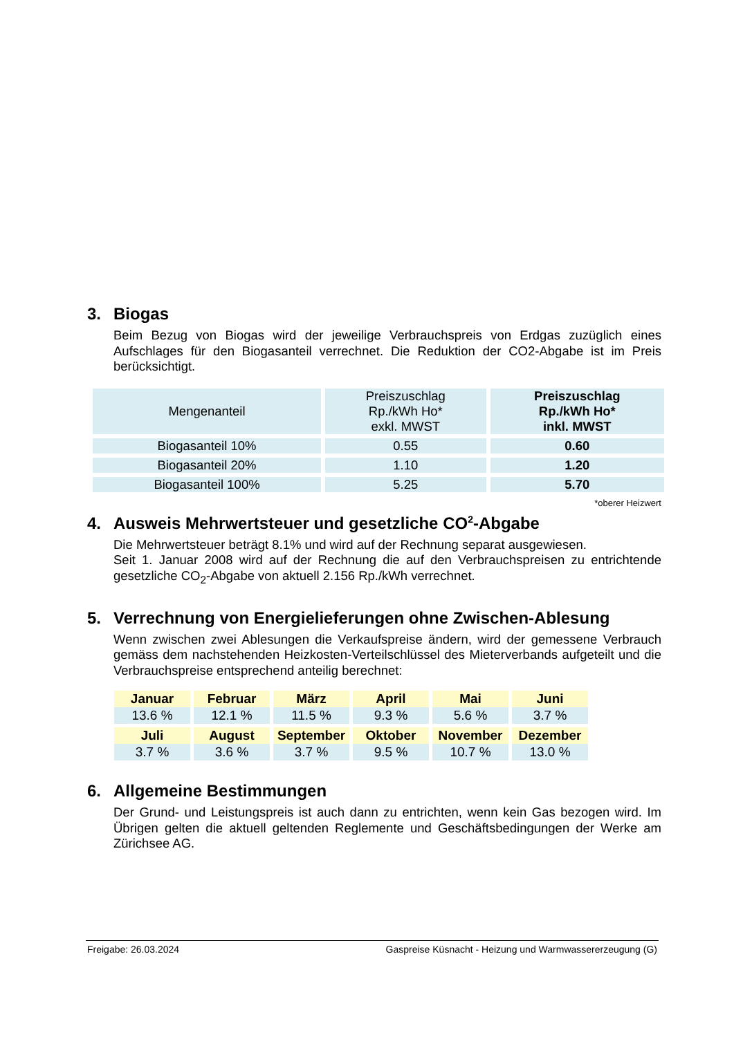3. Biogas
Beim Bezug von Biogas wird der jeweilige Verbrauchspreis von Erdgas zuzüglich eines Aufschlages für den Biogasanteil verrechnet. Die Reduktion der CO2-Abgabe ist im Preis berücksichtigt.
| Mengenanteil | Preiszuschlag Rp./kWh Ho* exkl. MWST | Preiszuschlag Rp./kWh Ho* inkl. MWST |
| --- | --- | --- |
| Biogasanteil 10% | 0.55 | 0.60 |
| Biogasanteil 20% | 1.10 | 1.20 |
| Biogasanteil 100% | 5.25 | 5.70 |
*oberer Heizwert
4. Ausweis Mehrwertsteuer und gesetzliche CO<sub>2</sub>-Abgabe
Die Mehrwertsteuer beträgt 8.1% und wird auf der Rechnung separat ausgewiesen.
Seit 1. Januar 2008 wird auf der Rechnung die auf den Verbrauchspreisen zu entrichtende gesetzliche CO<sub>2</sub>-Abgabe von aktuell 2.156 Rp./kWh verrechnet.
5. Verrechnung von Energielieferungen ohne Zwischen-Ablesung
Wenn zwischen zwei Ablesungen die Verkaufspreise ändern, wird der gemessene Verbrauch gemäss dem nachstehenden Heizkosten-Verteilschlüssel des Mieterverbands aufgeteilt und die Verbrauchspreise entsprechend anteilig berechnet:
| Januar | Februar | März | April | Mai | Juni |
| --- | --- | --- | --- | --- | --- |
| 13.6 % | 12.1 % | 11.5 % | 9.3 % | 5.6 % | 3.7 % |
| Juli | August | September | Oktober | November | Dezember |
| 3.7 % | 3.6 % | 3.7 % | 9.5 % | 10.7 % | 13.0 % |
6. Allgemeine Bestimmungen
Der Grund- und Leistungspreis ist auch dann zu entrichten, wenn kein Gas bezogen wird. Im Übrigen gelten die aktuell geltenden Reglemente und Geschäftsbedingungen der Werke am Zürichsee AG.
Freigabe: 26.03.2024 Gaspreise Küsnacht - Heizung und Warmwassererzeugung (G)